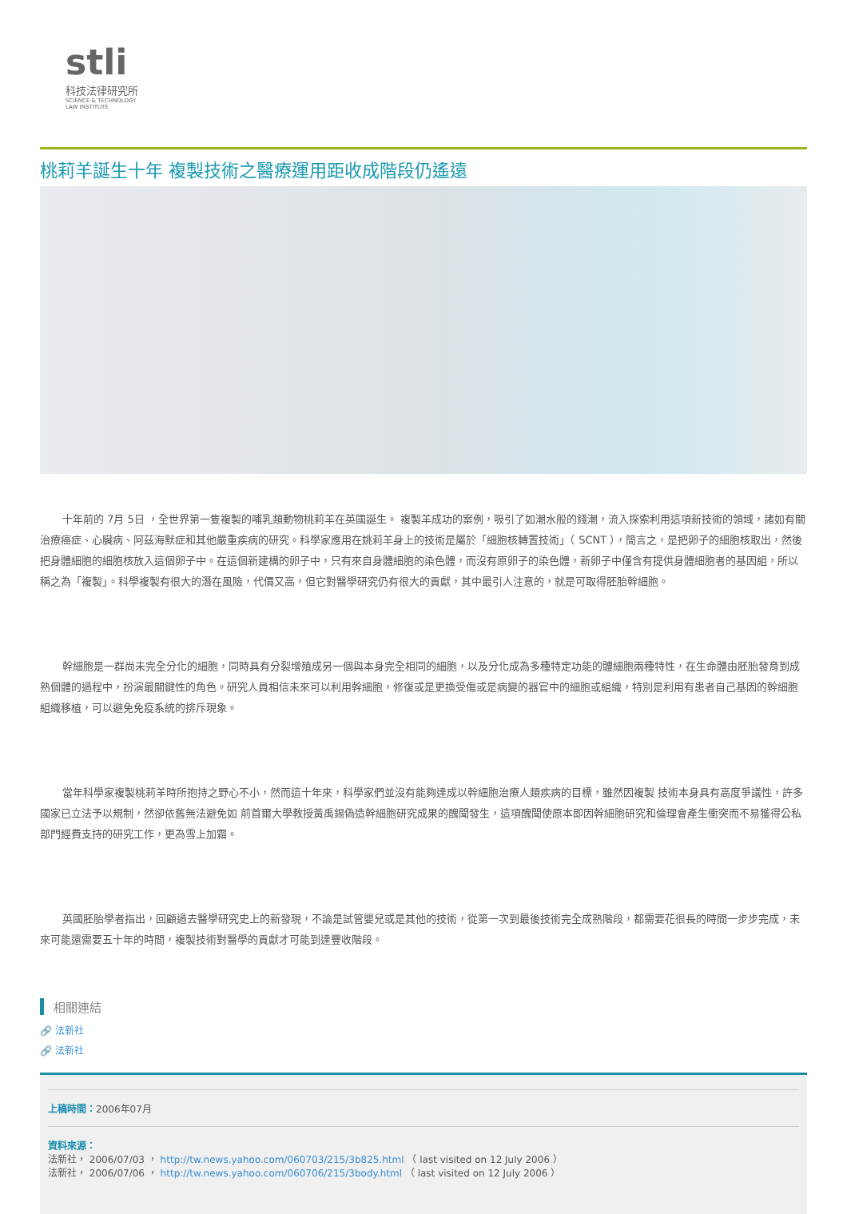stli
科技法律研究所
SCIENCE & TECHNOLOGY
LAW INSTITUTE
桃莉羊誕生十年 複製技術之醫療運用距收成階段仍遙遠
十年前的 7月 5日 ，全世界第一隻複製的哺乳類動物桃莉羊在英國誕生。 複製羊成功的案例，吸引了如潮水般的錢潮，流入探索利用這項新技術的領域，諸如有關治療癌症、心臟病、阿茲海默症和其他嚴重疾病的研究。科學家應用在姚莉羊身上的技術是屬於「細胞核轉置技術」（ SCNT ），簡言之，是把卵子的細胞核取出，然後把身體細胞的細胞核放入這個卵子中。在這個新建構的卵子中，只有來自身體細胞的染色體，而沒有原卵子的染色體，新卵子中僅含有提供身體細胞者的基因組，所以稱之為「複製」。科學複製有很大的潛在風險，代價又高，但它對醫學研究仍有很大的貢獻，其中最引人注意的，就是可取得胚胎幹細胞。
幹細胞是一群尚未完全分化的細胞，同時具有分裂增殖成另一個與本身完全相同的細胞，以及分化成為多種特定功能的體細胞兩種特性，在生命體由胚胎發育到成熟個體的過程中，扮演最關鍵性的角色。研究人員相信未來可以利用幹細胞，修復或是更換受傷或是病變的器官中的細胞或組織，特別是利用有患者自己基因的幹細胞組織移植，可以避免免疫系統的排斥現象。
當年科學家複製桃莉羊時所抱持之野心不小，然而這十年來，科學家們並沒有能夠達成以幹細胞治療人類疾病的目標，雖然因複製 技術本身具有高度爭議性，許多國家已立法予以規制，然卻依舊無法避免如 前首爾大學教授黃禹錫偽造幹細胞研究成果的醜聞發生，這項醜聞使原本即因幹細胞研究和倫理會產生衝突而不易獲得公私部門經費支持的研究工作，更為雪上加霜。
英國胚胎學者指出，回顧過去醫學研究史上的新發現，不論是試管嬰兒或是其他的技術，從第一次到最後技術完全成熟階段，都需要花很長的時間一步步完成，未來可能還需要五十年的時間，複製技術對醫學的貢獻才可能到達豐收階段。
相關連結
🔗 法新社
🔗 法新社
上稿時間：2006年07月
資料來源：
法新社， 2006/07/03 ， http://tw.news.yahoo.com/060703/215/3b825.html （ last visited on 12 July 2006 ）
法新社， 2006/07/06 ， http://tw.news.yahoo.com/060706/215/3body.html （ last visited on 12 July 2006 ）